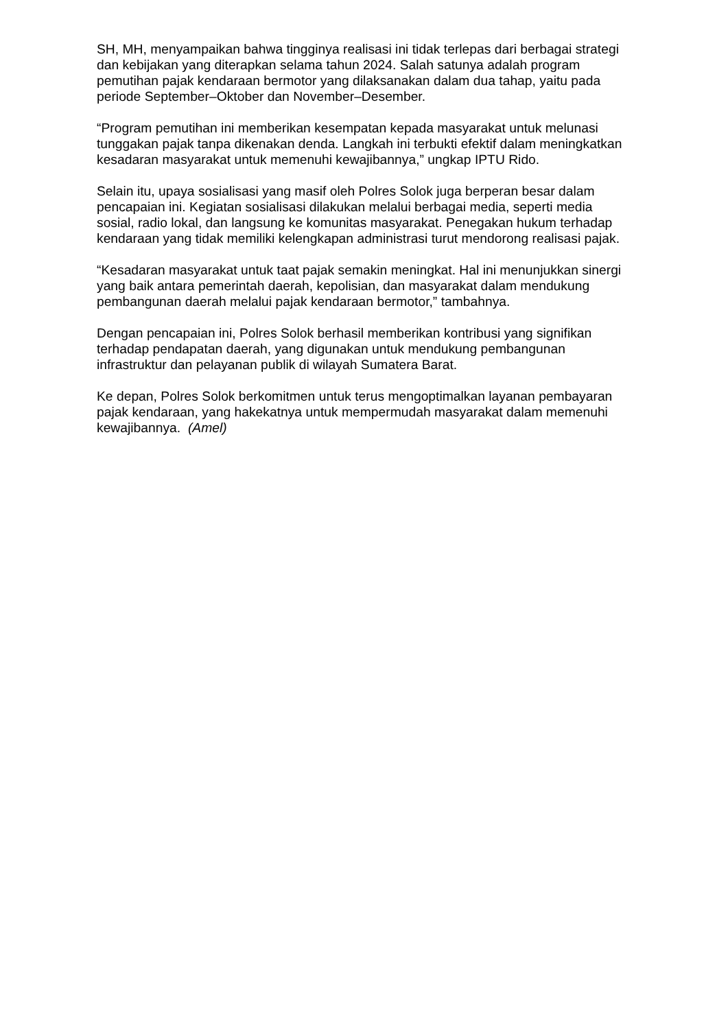SH, MH, menyampaikan bahwa tingginya realisasi ini tidak terlepas dari berbagai strategi dan kebijakan yang diterapkan selama tahun 2024. Salah satunya adalah program pemutihan pajak kendaraan bermotor yang dilaksanakan dalam dua tahap, yaitu pada periode September–Oktober dan November–Desember.
“Program pemutihan ini memberikan kesempatan kepada masyarakat untuk melunasi tunggakan pajak tanpa dikenakan denda. Langkah ini terbukti efektif dalam meningkatkan kesadaran masyarakat untuk memenuhi kewajibannya,” ungkap IPTU Rido.
Selain itu, upaya sosialisasi yang masif oleh Polres Solok juga berperan besar dalam pencapaian ini. Kegiatan sosialisasi dilakukan melalui berbagai media, seperti media sosial, radio lokal, dan langsung ke komunitas masyarakat. Penegakan hukum terhadap kendaraan yang tidak memiliki kelengkapan administrasi turut mendorong realisasi pajak.
“Kesadaran masyarakat untuk taat pajak semakin meningkat. Hal ini menunjukkan sinergi yang baik antara pemerintah daerah, kepolisian, dan masyarakat dalam mendukung pembangunan daerah melalui pajak kendaraan bermotor,” tambahnya.
Dengan pencapaian ini, Polres Solok berhasil memberikan kontribusi yang signifikan terhadap pendapatan daerah, yang digunakan untuk mendukung pembangunan infrastruktur dan pelayanan publik di wilayah Sumatera Barat.
Ke depan, Polres Solok berkomitmen untuk terus mengoptimalkan layanan pembayaran pajak kendaraan, yang hakekatnya untuk mempermudah masyarakat dalam memenuhi kewajibannya. (Amel)